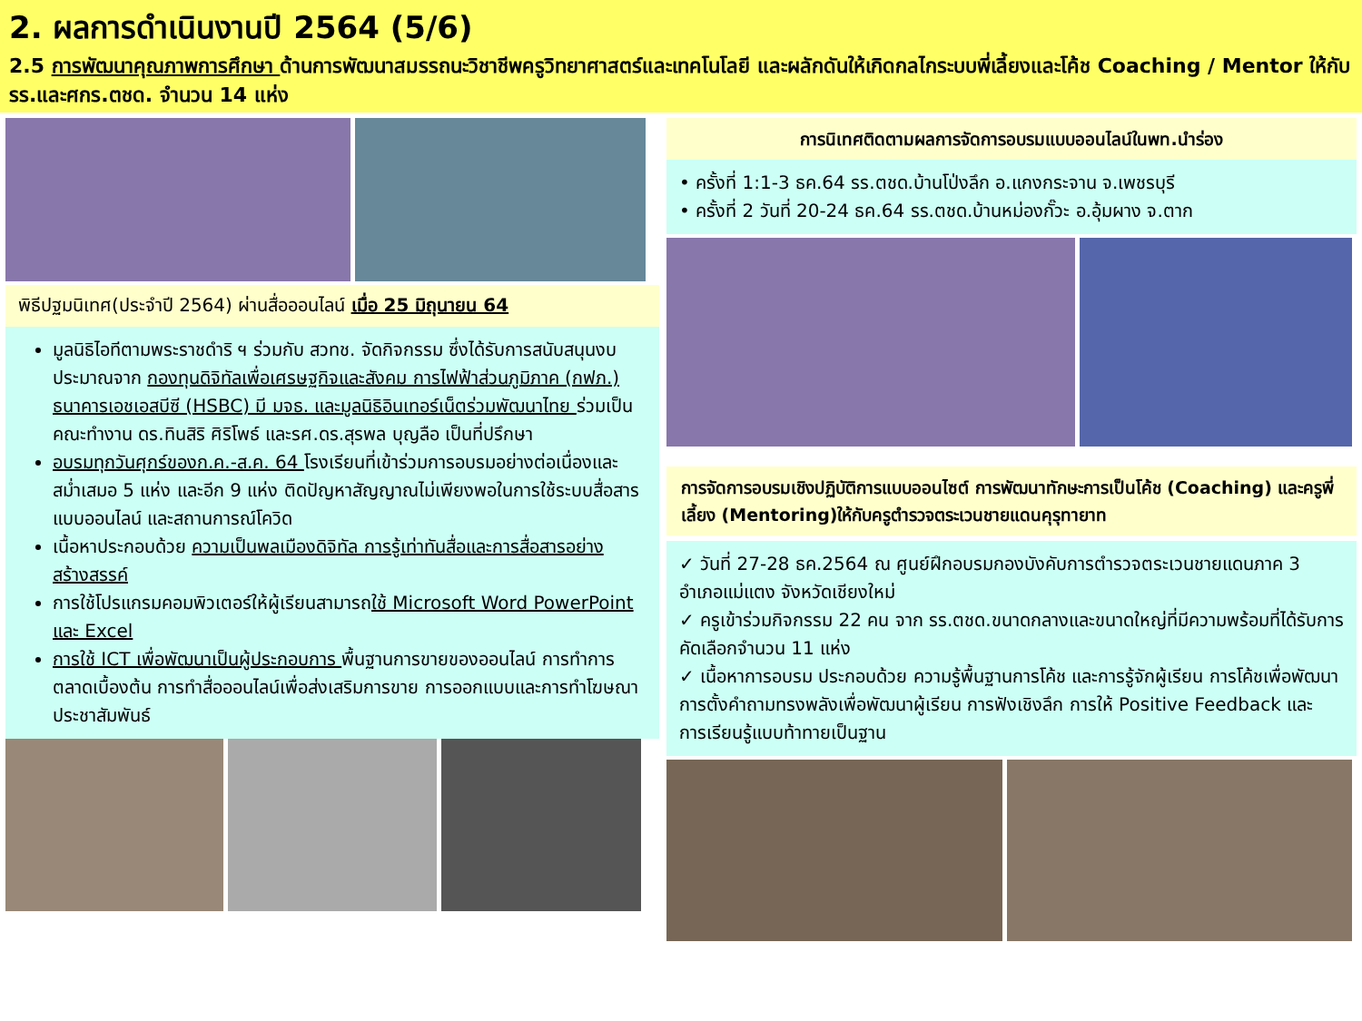2. ผลการดำเนินงานปี 2564 (5/6)
2.5 การพัฒนาคุณภาพการศึกษา ด้านการพัฒนาสมรรถนะวิชาชีพครูวิทยาศาสตร์และเทคโนโลยี และผลักดันให้เกิดกลไกระบบพี่เลี้ยงและโค้ช Coaching / Mentor ให้กับ รร.และศกร.ตชด. จำนวน 14 แห่ง
พิธีปฐมนิเทศ(ประจำปี 2564) ผ่านสื่อออนไลน์ เมื่อ 25 มิถุนายน 64
มูลนิธิไอทีตามพระราชดำริ ฯ ร่วมกับ สวทช. จัดกิจกรรม ซึ่งได้รับการสนับสนุนงบประมาณจาก กองทุนดิจิทัลเพื่อเศรษฐกิจและสังคม การไฟฟ้าส่วนภูมิภาค (กฟภ.) ธนาคารเอชเอสบีซี (HSBC) มี มจธ. และมูลนิธิอินเทอร์เน็ตร่วมพัฒนาไทย ร่วมเป็นคณะทำงาน ดร.ทินสิริ ศิริโพธ์ และรศ.ดร.สุรพล บุญลือ เป็นที่ปรึกษา
อบรมทุกวันศุกร์ของก.ค.-ส.ค. 64 โรงเรียนที่เข้าร่วมการอบรมอย่างต่อเนื่องและสม่ำเสมอ 5 แห่ง และอีก 9 แห่ง ติดปัญหาสัญญาณไม่เพียงพอในการใช้ระบบสื่อสารแบบออนไลน์ และสถานการณ์โควิด
เนื้อหาประกอบด้วย ความเป็นพลเมืองดิจิทัล การรู้เท่าทันสื่อและการสื่อสารอย่างสร้างสรรค์
การใช้โปรแกรมคอมพิวเตอร์ให้ผู้เรียนสามารถใช้ Microsoft Word PowerPoint และ Excel
การใช้ ICT เพื่อพัฒนาเป็นผู้ประกอบการ พื้นฐานการขายของออนไลน์ การทำการตลาดเบื้องต้น การทำสื่อออนไลน์เพื่อส่งเสริมการขาย การออกแบบและการทำโฆษณาประชาสัมพันธ์
การนิเทศติดตามผลการจัดการอบรมแบบออนไลน์ในพท.นำร่อง
• ครั้งที่ 1:1-3 ธค.64 รร.ตชด.บ้านโป่งลึก อ.แกงกระจาน จ.เพชรบุรี
• ครั้งที่ 2 วันที่ 20-24 ธค.64 รร.ตชด.บ้านหม่องกั๊วะ อ.อุ้มผาง จ.ตาก
การจัดการอบรมเชิงปฏิบัติการแบบออนไซต์ การพัฒนาทักษะการเป็นโค้ช (Coaching) และครูพี่เลี้ยง (Mentoring)ให้กับครูตำรวจตระเวนชายแดนคุรุทายาท
✓ วันที่ 27-28 ธค.2564 ณ ศูนย์ฝึกอบรมกองบังคับการตำรวจตระเวนชายแดนภาค 3 อำเภอแม่แตง จังหวัดเชียงใหม่
✓ ครูเข้าร่วมกิจกรรม 22 คน จาก รร.ตชด.ขนาดกลางและขนาดใหญ่ที่มีความพร้อมที่ได้รับการคัดเลือกจำนวน 11 แห่ง
✓ เนื้อหาการอบรม ประกอบด้วย ความรู้พื้นฐานการโค้ช และการรู้จักผู้เรียน การโค้ชเพื่อพัฒนา การตั้งคำถามทรงพลังเพื่อพัฒนาผู้เรียน การฟังเชิงลึก การให้ Positive Feedback และ การเรียนรู้แบบท้าทายเป็นฐาน